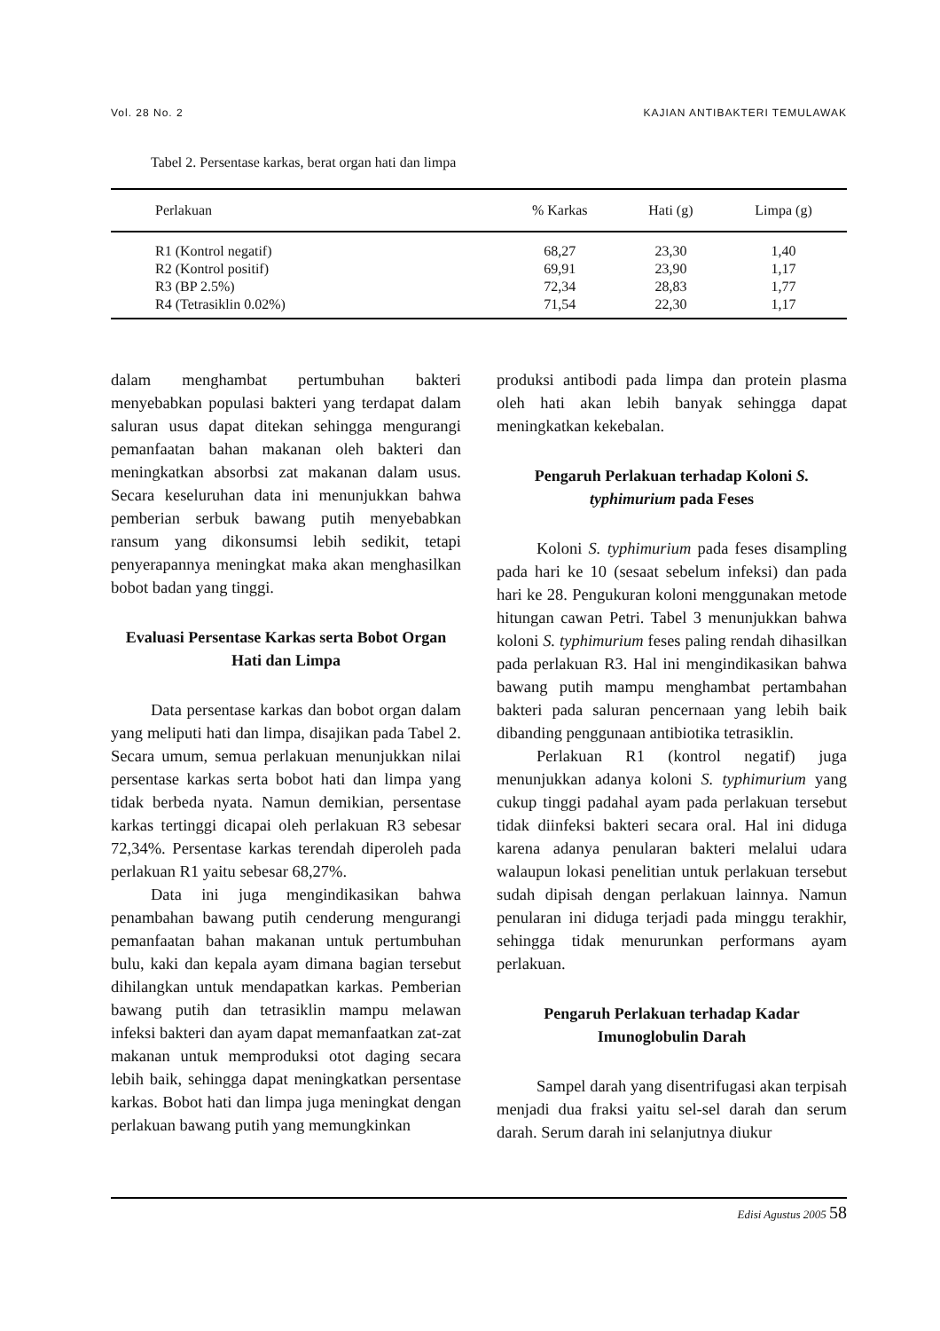Vol. 28 No. 2 KAJIAN ANTIBAKTERI TEMULAWAK
Tabel 2. Persentase karkas, berat organ hati dan limpa
| Perlakuan | % Karkas | Hati (g) | Limpa (g) |
| --- | --- | --- | --- |
| R1 (Kontrol negatif) | 68,27 | 23,30 | 1,40 |
| R2 (Kontrol positif) | 69,91 | 23,90 | 1,17 |
| R3 (BP 2.5%) | 72,34 | 28,83 | 1,77 |
| R4 (Tetrasiklin 0.02%) | 71,54 | 22,30 | 1,17 |
dalam menghambat pertumbuhan bakteri menyebabkan populasi bakteri yang terdapat dalam saluran usus dapat ditekan sehingga mengurangi pemanfaatan bahan makanan oleh bakteri dan meningkatkan absorbsi zat makanan dalam usus. Secara keseluruhan data ini menunjukkan bahwa pemberian serbuk bawang putih menyebabkan ransum yang dikonsumsi lebih sedikit, tetapi penyerapannya meningkat maka akan menghasilkan bobot badan yang tinggi.
Evaluasi Persentase Karkas serta Bobot Organ Hati dan Limpa
Data persentase karkas dan bobot organ dalam yang meliputi hati dan limpa, disajikan pada Tabel 2. Secara umum, semua perlakuan menunjukkan nilai persentase karkas serta bobot hati dan limpa yang tidak berbeda nyata. Namun demikian, persentase karkas tertinggi dicapai oleh perlakuan R3 sebesar 72,34%. Persentase karkas terendah diperoleh pada perlakuan R1 yaitu sebesar 68,27%.
Data ini juga mengindikasikan bahwa penambahan bawang putih cenderung mengurangi pemanfaatan bahan makanan untuk pertumbuhan bulu, kaki dan kepala ayam dimana bagian tersebut dihilangkan untuk mendapatkan karkas. Pemberian bawang putih dan tetrasiklin mampu melawan infeksi bakteri dan ayam dapat memanfaatkan zat-zat makanan untuk memproduksi otot daging secara lebih baik, sehingga dapat meningkatkan persentase karkas. Bobot hati dan limpa juga meningkat dengan perlakuan bawang putih yang memungkinkan
produksi antibodi pada limpa dan protein plasma oleh hati akan lebih banyak sehingga dapat meningkatkan kekebalan.
Pengaruh Perlakuan terhadap Koloni S. typhimurium pada Feses
Koloni S. typhimurium pada feses disampling pada hari ke 10 (sesaat sebelum infeksi) dan pada hari ke 28. Pengukuran koloni menggunakan metode hitungan cawan Petri. Tabel 3 menunjukkan bahwa koloni S. typhimurium feses paling rendah dihasilkan pada perlakuan R3. Hal ini mengindikasikan bahwa bawang putih mampu menghambat pertambahan bakteri pada saluran pencernaan yang lebih baik dibanding penggunaan antibiotika tetrasiklin.
Perlakuan R1 (kontrol negatif) juga menunjukkan adanya koloni S. typhimurium yang cukup tinggi padahal ayam pada perlakuan tersebut tidak diinfeksi bakteri secara oral. Hal ini diduga karena adanya penularan bakteri melalui udara walaupun lokasi penelitian untuk perlakuan tersebut sudah dipisah dengan perlakuan lainnya. Namun penularan ini diduga terjadi pada minggu terakhir, sehingga tidak menurunkan performans ayam perlakuan.
Pengaruh Perlakuan terhadap Kadar Imunoglobulin Darah
Sampel darah yang disentrifugasi akan terpisah menjadi dua fraksi yaitu sel-sel darah dan serum darah. Serum darah ini selanjutnya diukur
Edisi Agustus 2005 58